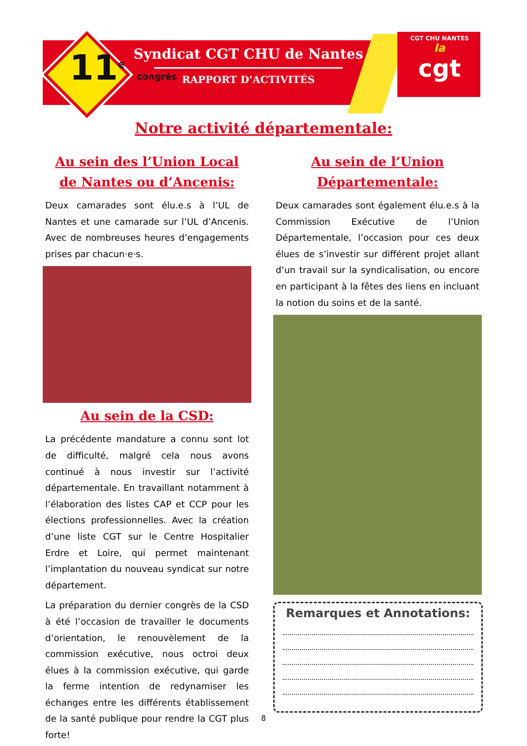11<sup>e</sup> congrès
Syndicat CGT CHU de Nantes
RAPPORT D’ACTIVITÉS
CGT CHU NANTES
la
cgt
Notre activité départementale:
Au sein des l’Union Local de Nantes ou d’Ancenis:
Deux camarades sont élu.e.s à l’UL de Nantes et une camarade sur l’UL d’Ancenis. Avec de nombreuses heures d’engagements prises par chacun·e·s.
Au sein de la CSD:
La précédente mandature a connu sont lot de difficulté, malgré cela nous avons continué à nous investir sur l’activité départementale. En travaillant notamment à l’élaboration des listes CAP et CCP pour les élections professionnelles. Avec la création d’une liste CGT sur le Centre Hospitalier Erdre et Loire, qui permet maintenant l’implantation du nouveau syndicat sur notre département.
La préparation du dernier congrès de la CSD à été l’occasion de travailler le documents d’orientation, le renouvèlement de la commission exécutive, nous octroi deux élues à la commission exécutive, qui garde la ferme intention de redynamiser les échanges entre les différents établissement de la santé publique pour rendre la CGT plus forte!
Au sein de l’Union Départementale:
Deux camarades sont également élu.e.s à la Commission Exécutive de l’Union Départementale, l’occasion pour ces deux élues de s’investir sur différent projet allant d’un travail sur la syndicalisation, ou encore en participant à la fêtes des liens en incluant la notion du soins et de la santé.
Remarques et Annotations:
8